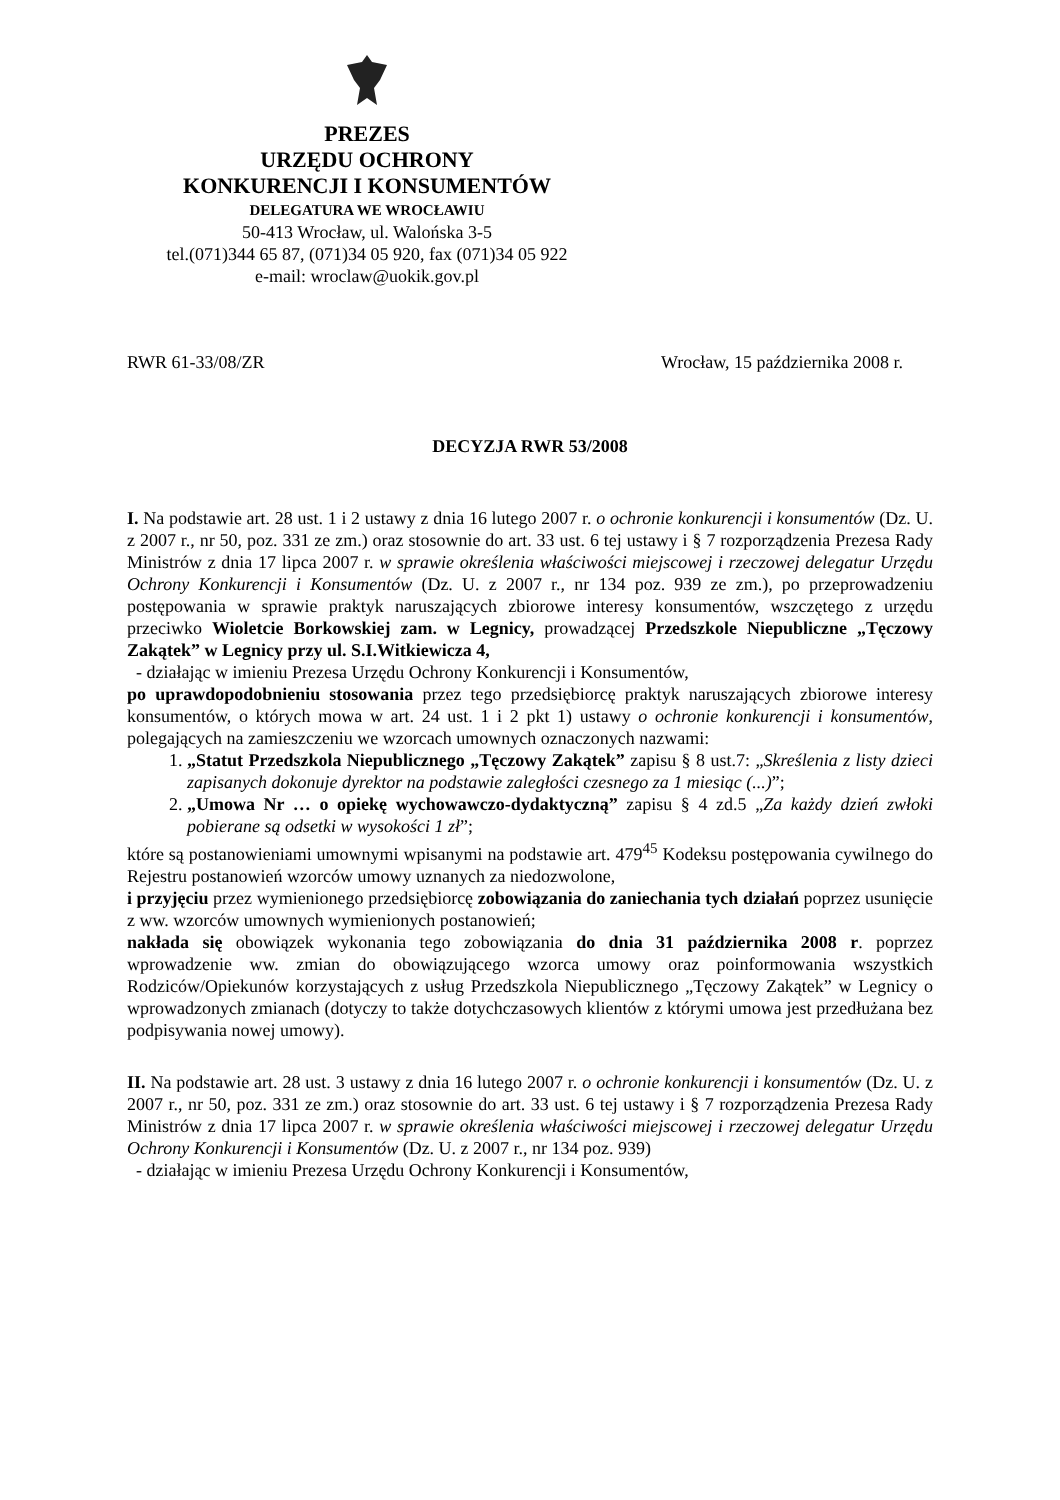PREZES
URZĘDU OCHRONY
KONKURENCJI I KONSUMENTÓW
DELEGATURA WE WROCŁAWIU
50-413 Wrocław, ul. Walońska 3-5
tel.(071)344 65 87, (071)34 05 920, fax (071)34 05 922
e-mail: wroclaw@uokik.gov.pl
RWR 61-33/08/ZR Wrocław, 15 października 2008 r.
DECYZJA RWR 53/2008
I. Na podstawie art. 28 ust. 1 i 2 ustawy z dnia 16 lutego 2007 r. o ochronie konkurencji i konsumentów (Dz. U. z 2007 r., nr 50, poz. 331 ze zm.) oraz stosownie do art. 33 ust. 6 tej ustawy i § 7 rozporządzenia Prezesa Rady Ministrów z dnia 17 lipca 2007 r. w sprawie określenia właściwości miejscowej i rzeczowej delegatur Urzędu Ochrony Konkurencji i Konsumentów (Dz. U. z 2007 r., nr 134 poz. 939 ze zm.), po przeprowadzeniu postępowania w sprawie praktyk naruszających zbiorowe interesy konsumentów, wszczętego z urzędu przeciwko Wioletcie Borkowskiej zam. w Legnicy, prowadzącej Przedszkole Niepubliczne „Tęczowy Zakątek” w Legnicy przy ul. S.I.Witkiewicza 4,
- działając w imieniu Prezesa Urzędu Ochrony Konkurencji i Konsumentów,
po uprawdopodobnieniu stosowania przez tego przedsiębiorcę praktyk naruszających zbiorowe interesy konsumentów, o których mowa w art. 24 ust. 1 i 2 pkt 1) ustawy o ochronie konkurencji i konsumentów, polegających na zamieszczeniu we wzorcach umownych oznaczonych nazwami:
1. „Statut Przedszkola Niepublicznego „Tęczowy Zakątek” zapisu § 8 ust.7: „Skreślenia z listy dzieci zapisanych dokonuje dyrektor na podstawie zaległości czesnego za 1 miesiąc (...)”;
2. „Umowa Nr … o opiekę wychowawczo-dydaktyczną” zapisu § 4 zd.5 „Za każdy dzień zwłoki pobierane są odsetki w wysokości 1 zł”;
które są postanowieniami umownymi wpisanymi na podstawie art. 479<sup>45</sup> Kodeksu postępowania cywilnego do Rejestru postanowień wzorców umowy uznanych za niedozwolone,
i przyjęciu przez wymienionego przedsiębiorcę zobowiązania do zaniechania tych działań poprzez usunięcie z ww. wzorców umownych wymienionych postanowień;
nakłada się obowiązek wykonania tego zobowiązania do dnia 31 października 2008 r. poprzez wprowadzenie ww. zmian do obowiązującego wzorca umowy oraz poinformowania wszystkich Rodziców/Opiekunów korzystających z usług Przedszkola Niepublicznego „Tęczowy Zakątek” w Legnicy o wprowadzonych zmianach (dotyczy to także dotychczasowych klientów z którymi umowa jest przedłużana bez podpisywania nowej umowy).
II. Na podstawie art. 28 ust. 3 ustawy z dnia 16 lutego 2007 r. o ochronie konkurencji i konsumentów (Dz. U. z 2007 r., nr 50, poz. 331 ze zm.) oraz stosownie do art. 33 ust. 6 tej ustawy i § 7 rozporządzenia Prezesa Rady Ministrów z dnia 17 lipca 2007 r. w sprawie określenia właściwości miejscowej i rzeczowej delegatur Urzędu Ochrony Konkurencji i Konsumentów (Dz. U. z 2007 r., nr 134 poz. 939)
- działając w imieniu Prezesa Urzędu Ochrony Konkurencji i Konsumentów,